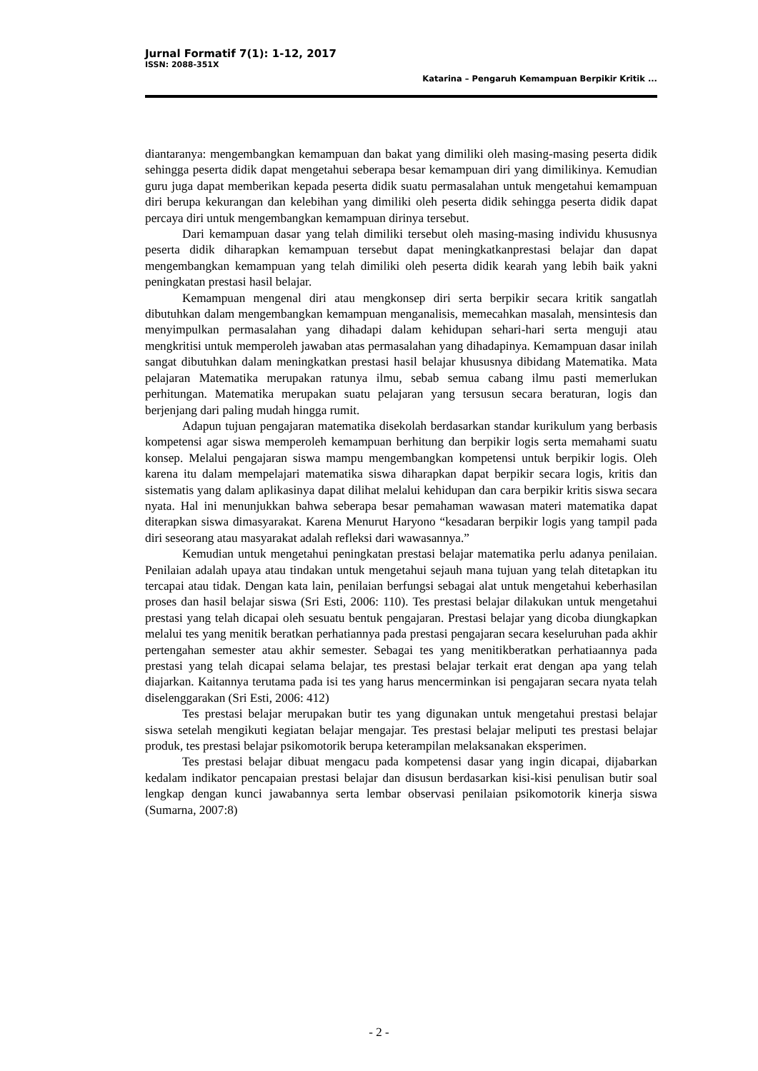Jurnal Formatif 7(1): 1-12, 2017
ISSN: 2088-351X
Katarina – Pengaruh Kemampuan Berpikir Kritik ...
diantaranya: mengembangkan kemampuan dan bakat yang dimiliki oleh masing-masing peserta didik sehingga peserta didik dapat mengetahui seberapa besar kemampuan diri yang dimilikinya. Kemudian guru juga dapat memberikan kepada peserta didik suatu permasalahan untuk mengetahui kemampuan diri berupa kekurangan dan kelebihan yang dimiliki oleh peserta didik sehingga peserta didik dapat percaya diri untuk mengembangkan kemampuan dirinya tersebut.
Dari kemampuan dasar yang telah dimiliki tersebut oleh masing-masing individu khususnya peserta didik diharapkan kemampuan tersebut dapat meningkatkanprestasi belajar dan dapat mengembangkan kemampuan yang telah dimiliki oleh peserta didik kearah yang lebih baik yakni peningkatan prestasi hasil belajar.
Kemampuan mengenal diri atau mengkonsep diri serta berpikir secara kritik sangatlah dibutuhkan dalam mengembangkan kemampuan menganalisis, memecahkan masalah, mensintesis dan menyimpulkan permasalahan yang dihadapi dalam kehidupan sehari-hari serta menguji atau mengkritisi untuk memperoleh jawaban atas permasalahan yang dihadapinya. Kemampuan dasar inilah sangat dibutuhkan dalam meningkatkan prestasi hasil belajar khususnya dibidang Matematika. Mata pelajaran Matematika merupakan ratunya ilmu, sebab semua cabang ilmu pasti memerlukan perhitungan. Matematika merupakan suatu pelajaran yang tersusun secara beraturan, logis dan berjenjang dari paling mudah hingga rumit.
Adapun tujuan pengajaran matematika disekolah berdasarkan standar kurikulum yang berbasis kompetensi agar siswa memperoleh kemampuan berhitung dan berpikir logis serta memahami suatu konsep. Melalui pengajaran siswa mampu mengembangkan kompetensi untuk berpikir logis. Oleh karena itu dalam mempelajari matematika siswa diharapkan dapat berpikir secara logis, kritis dan sistematis yang dalam aplikasinya dapat dilihat melalui kehidupan dan cara berpikir kritis siswa secara nyata. Hal ini menunjukkan bahwa seberapa besar pemahaman wawasan materi matematika dapat diterapkan siswa dimasyarakat. Karena Menurut Haryono “kesadaran berpikir logis yang tampil pada diri seseorang atau masyarakat adalah refleksi dari wawasannya.”
Kemudian untuk mengetahui peningkatan prestasi belajar matematika perlu adanya penilaian. Penilaian adalah upaya atau tindakan untuk mengetahui sejauh mana tujuan yang telah ditetapkan itu tercapai atau tidak. Dengan kata lain, penilaian berfungsi sebagai alat untuk mengetahui keberhasilan proses dan hasil belajar siswa (Sri Esti, 2006: 110). Tes prestasi belajar dilakukan untuk mengetahui prestasi yang telah dicapai oleh sesuatu bentuk pengajaran. Prestasi belajar yang dicoba diungkapkan melalui tes yang menitik beratkan perhatiannya pada prestasi pengajaran secara keseluruhan pada akhir pertengahan semester atau akhir semester. Sebagai tes yang menitikberatkan perhatiaannya pada prestasi yang telah dicapai selama belajar, tes prestasi belajar terkait erat dengan apa yang telah diajarkan. Kaitannya terutama pada isi tes yang harus mencerminkan isi pengajaran secara nyata telah diselenggarakan (Sri Esti, 2006: 412)
Tes prestasi belajar merupakan butir tes yang digunakan untuk mengetahui prestasi belajar siswa setelah mengikuti kegiatan belajar mengajar. Tes prestasi belajar meliputi tes prestasi belajar produk, tes prestasi belajar psikomotorik berupa keterampilan melaksanakan eksperimen.
Tes prestasi belajar dibuat mengacu pada kompetensi dasar yang ingin dicapai, dijabarkan kedalam indikator pencapaian prestasi belajar dan disusun berdasarkan kisi-kisi penulisan butir soal lengkap dengan kunci jawabannya serta lembar observasi penilaian psikomotorik kinerja siswa (Sumarna, 2007:8)
- 2 -